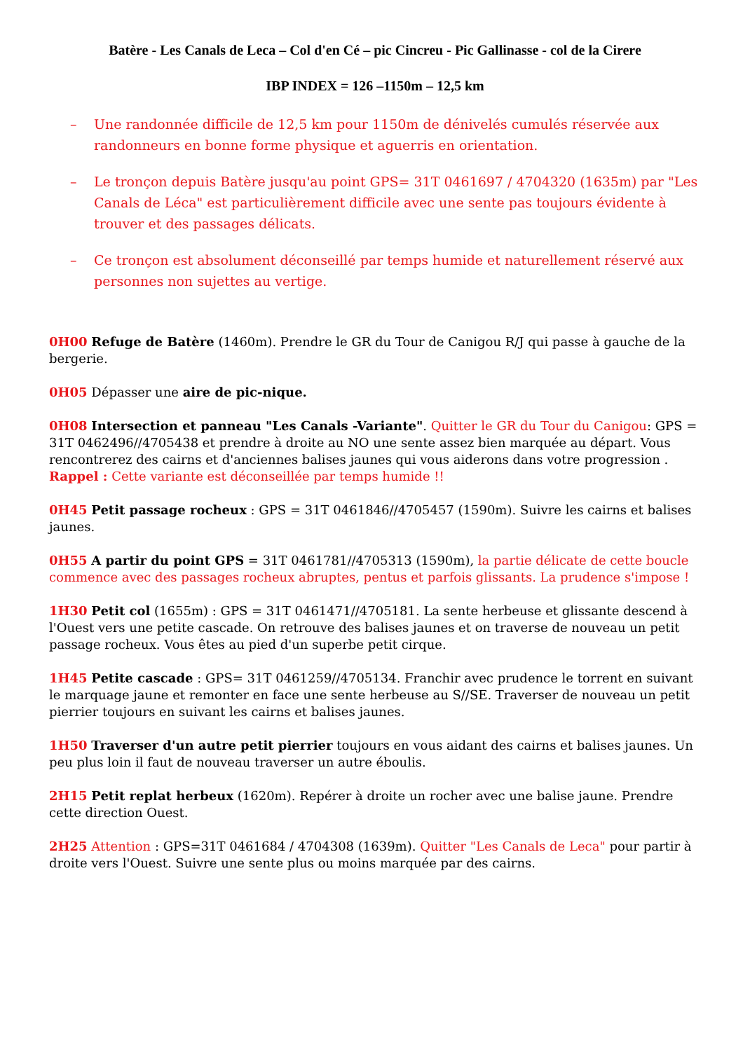Batère - Les Canals de Leca – Col d'en Cé – pic Cincreu - Pic Gallinasse - col de la Cirere
IBP INDEX = 126 –1150m – 12,5 km
– Une randonnée difficile de 12,5 km pour 1150m de dénivelés cumulés réservée aux randonneurs en bonne forme physique et aguerris en orientation.
– Le tronçon depuis Batère jusqu'au point GPS= 31T 0461697 / 4704320 (1635m) par "Les Canals de Léca" est particulièrement difficile avec une sente pas toujours évidente à trouver et des passages délicats.
– Ce tronçon est absolument déconseillé par temps humide et naturellement réservé aux personnes non sujettes au vertige.
0H00 Refuge de Batère (1460m). Prendre le GR du Tour de Canigou R/J qui passe à gauche de la bergerie.
0H05 Dépasser une aire de pic-nique.
0H08 Intersection et panneau "Les Canals -Variante". Quitter le GR du Tour du Canigou: GPS = 31T 0462496//4705438 et prendre à droite au NO une sente assez bien marquée au départ. Vous rencontrerez des cairns et d'anciennes balises jaunes qui vous aiderons dans votre progression .
Rappel : Cette variante est déconseillée par temps humide !!
0H45 Petit passage rocheux : GPS = 31T 0461846//4705457 (1590m). Suivre les cairns et balises jaunes.
0H55 A partir du point GPS = 31T 0461781//4705313 (1590m), la partie délicate de cette boucle commence avec des passages rocheux abruptes, pentus et parfois glissants. La prudence s'impose !
1H30 Petit col (1655m) : GPS = 31T 0461471//4705181. La sente herbeuse et glissante descend à l'Ouest vers une petite cascade. On retrouve des balises jaunes et on traverse de nouveau un petit passage rocheux. Vous êtes au pied d'un superbe petit cirque.
1H45 Petite cascade : GPS= 31T 0461259//4705134. Franchir avec prudence le torrent en suivant le marquage jaune et remonter en face une sente herbeuse au S//SE. Traverser de nouveau un petit pierrier toujours en suivant les cairns et balises jaunes.
1H50 Traverser d'un autre petit pierrier toujours en vous aidant des cairns et balises jaunes. Un peu plus loin il faut de nouveau traverser un autre éboulis.
2H15 Petit replat herbeux (1620m). Repérer à droite un rocher avec une balise jaune. Prendre cette direction Ouest.
2H25 Attention : GPS=31T 0461684 / 4704308 (1639m). Quitter "Les Canals de Leca" pour partir à droite vers l'Ouest. Suivre une sente plus ou moins marquée par des cairns.